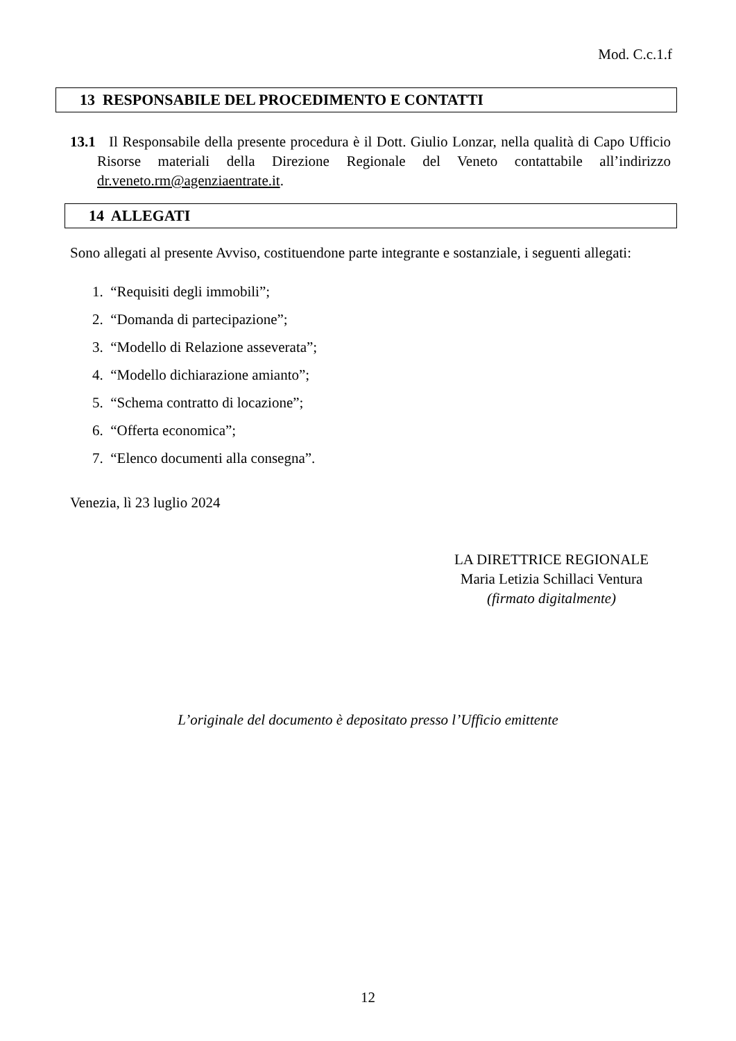Mod. C.c.1.f
13 RESPONSABILE DEL PROCEDIMENTO E CONTATTI
13.1 Il Responsabile della presente procedura è il Dott. Giulio Lonzar, nella qualità di Capo Ufficio Risorse materiali della Direzione Regionale del Veneto contattabile all’indirizzo dr.veneto.rm@agenziaentrate.it.
14 ALLEGATI
Sono allegati al presente Avviso, costituendone parte integrante e sostanziale, i seguenti allegati:
1. “Requisiti degli immobili”;
2. “Domanda di partecipazione”;
3. “Modello di Relazione asseverata”;
4. “Modello dichiarazione amianto”;
5. “Schema contratto di locazione”;
6. “Offerta economica”;
7. “Elenco documenti alla consegna”.
Venezia, lì 23 luglio 2024
LA DIRETTRICE REGIONALE
Maria Letizia Schillaci Ventura
(firmato digitalmente)
L’originale del documento è depositato presso l’Ufficio emittente
12